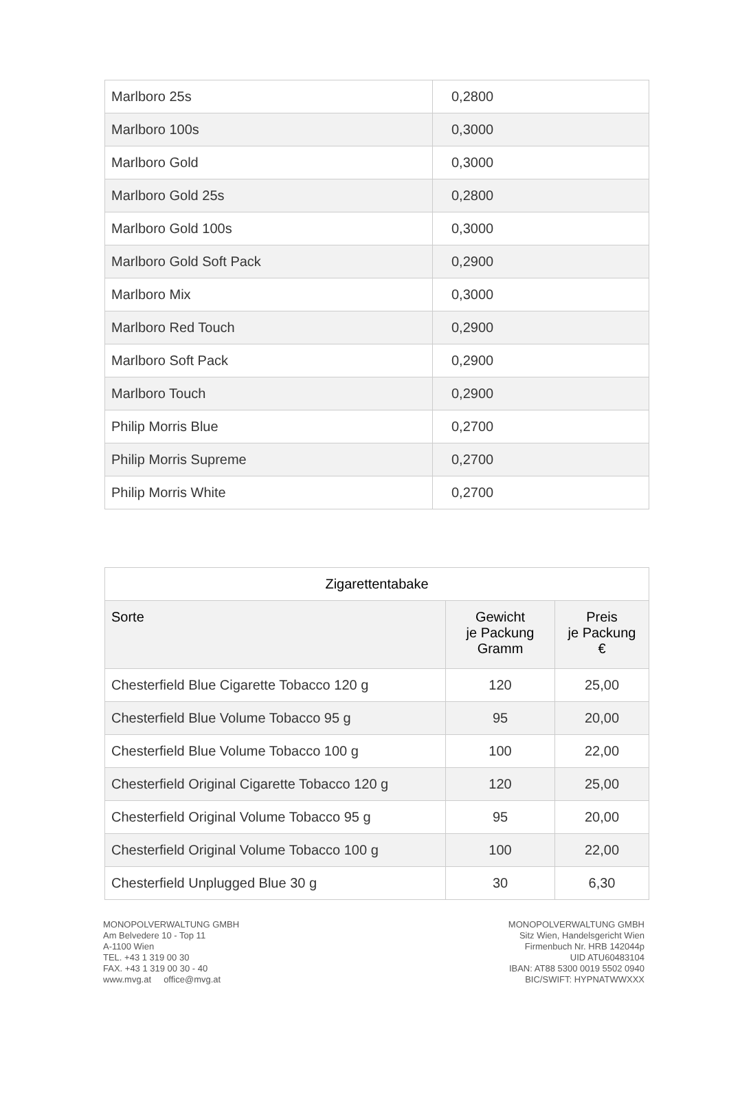| Marlboro 25s | 0,2800 |
| Marlboro 100s | 0,3000 |
| Marlboro Gold | 0,3000 |
| Marlboro Gold 25s | 0,2800 |
| Marlboro Gold 100s | 0,3000 |
| Marlboro Gold Soft Pack | 0,2900 |
| Marlboro Mix | 0,3000 |
| Marlboro Red Touch | 0,2900 |
| Marlboro Soft Pack | 0,2900 |
| Marlboro Touch | 0,2900 |
| Philip Morris Blue | 0,2700 |
| Philip Morris Supreme | 0,2700 |
| Philip Morris White | 0,2700 |
| Zigarettentabake | | |
| Sorte | Gewicht je Packung Gramm | Preis je Packung € |
| Chesterfield Blue Cigarette Tobacco 120 g | 120 | 25,00 |
| Chesterfield Blue Volume Tobacco 95 g | 95 | 20,00 |
| Chesterfield Blue Volume Tobacco 100 g | 100 | 22,00 |
| Chesterfield Original Cigarette Tobacco 120 g | 120 | 25,00 |
| Chesterfield Original Volume Tobacco 95 g | 95 | 20,00 |
| Chesterfield Original Volume Tobacco 100 g | 100 | 22,00 |
| Chesterfield Unplugged Blue 30 g | 30 | 6,30 |
MONOPOLVERWALTUNG GMBH
Am Belvedere 10 - Top 11
A-1100 Wien
TEL. +43 1 319 00 30
FAX. +43 1 319 00 30 - 40
www.mvg.at office@mvg.at
MONOPOLVERWALTUNG GMBH
Sitz Wien, Handelsgericht Wien
Firmenbuch Nr. HRB 142044p
UID ATU60483104
IBAN: AT88 5300 0019 5502 0940
BIC/SWIFT: HYPNATWWXXX